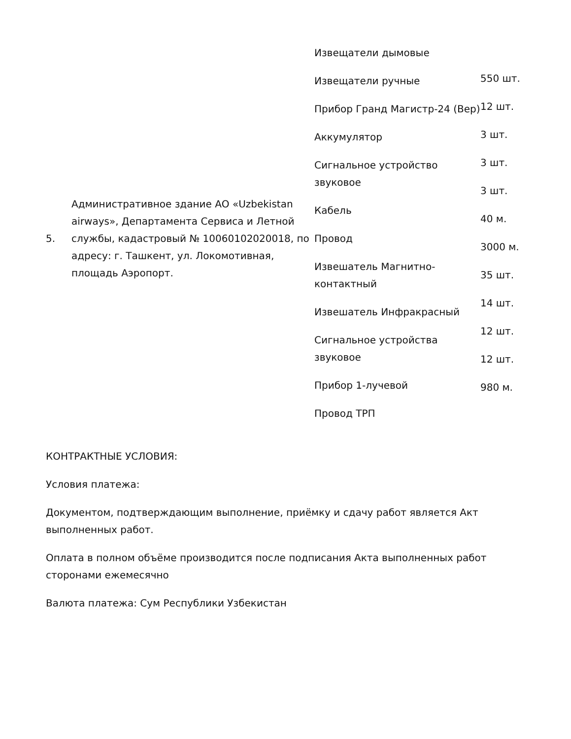| 5. | Административное здание АО «Uzbekistan airways», Департамента Сервиса и Летной службы, кадастровый № 10060102020018, по адресу: г. Ташкент, ул. Локомотивная, площадь Аэропорт. | Извещатели дымовые Извещатели ручные Прибор Гранд Магистр-24 (Вер) Аккумулятор Сигнальное устройство звуковое Кабель Провод Извешатель Магнитно-контактный Извешатель Инфракрасный Сигнальное устройства звуковое Прибор 1-лучевой Провод ТРП | 550 шт. 12 шт. 3 шт. 3 шт. 3 шт. 40 м. 3000 м. 35 шт. 14 шт. 12 шт. 12 шт. 980 м. |
КОНТРАКТНЫЕ УСЛОВИЯ:
Условия платежа:
Документом, подтверждающим выполнение, приёмку и сдачу работ является Акт выполненных работ.
Оплата в полном объёме производится после подписания Акта выполненных работ сторонами ежемесячно
Валюта платежа: Сум Республики Узбекистан